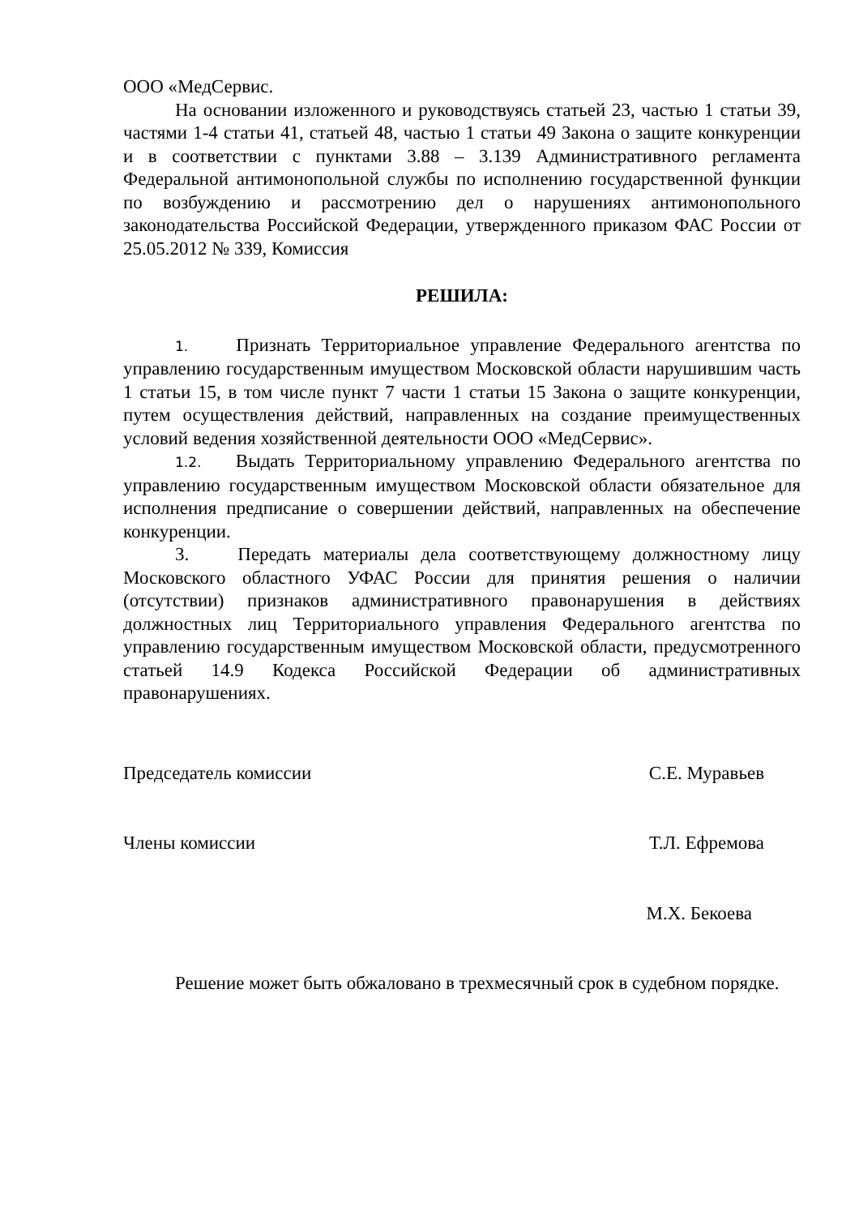ООО «МедСервис.
На основании изложенного и руководствуясь статьей 23, частью 1 статьи 39, частями 1-4 статьи 41, статьей 48, частью 1 статьи 49 Закона о защите конкуренции и в соответствии с пунктами 3.88 – 3.139 Административного регламента Федеральной антимонопольной службы по исполнению государственной функции по возбуждению и рассмотрению дел о нарушениях антимонопольного законодательства Российской Федерации, утвержденного приказом ФАС России от 25.05.2012 № 339, Комиссия
РЕШИЛА:
1. Признать Территориальное управление Федерального агентства по управлению государственным имуществом Московской области нарушившим часть 1 статьи 15, в том числе пункт 7 части 1 статьи 15 Закона о защите конкуренции, путем осуществления действий, направленных на создание преимущественных условий ведения хозяйственной деятельности ООО «МедСервис».
1.2. Выдать Территориальному управлению Федерального агентства по управлению государственным имуществом Московской области обязательное для исполнения предписание о совершении действий, направленных на обеспечение конкуренции.
3. Передать материалы дела соответствующему должностному лицу Московского областного УФАС России для принятия решения о наличии (отсутствии) признаков административного правонарушения в действиях должностных лиц Территориального управления Федерального агентства по управлению государственным имуществом Московской области, предусмотренного статьей 14.9 Кодекса Российской Федерации об административных правонарушениях.
Председатель комиссии С.Е. Муравьев
Члены комиссии Т.Л. Ефремова
М.Х. Бекоева
Решение может быть обжаловано в трехмесячный срок в судебном порядке.